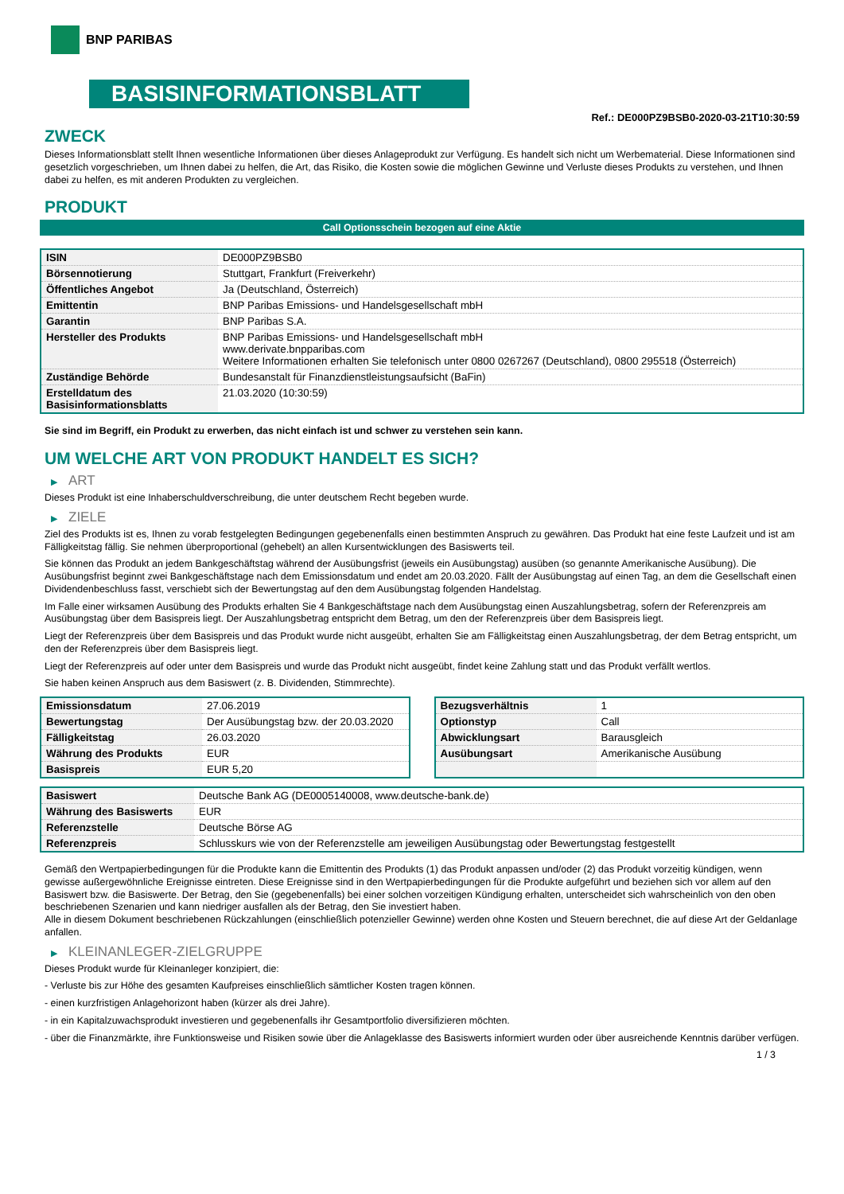BNP PARIBAS
BASISINFORMATIONSBLATT
Ref.: DE000PZ9BSB0-2020-03-21T10:30:59
ZWECK
Dieses Informationsblatt stellt Ihnen wesentliche Informationen über dieses Anlageprodukt zur Verfügung. Es handelt sich nicht um Werbematerial. Diese Informationen sind gesetzlich vorgeschrieben, um Ihnen dabei zu helfen, die Art, das Risiko, die Kosten sowie die möglichen Gewinne und Verluste dieses Produkts zu verstehen, und Ihnen dabei zu helfen, es mit anderen Produkten zu vergleichen.
PRODUKT
Call Optionsschein bezogen auf eine Aktie
| ISIN | DE000PZ9BSB0 |
| Börsennotierung | Stuttgart, Frankfurt (Freiverkehr) |
| Öffentliches Angebot | Ja (Deutschland, Österreich) |
| Emittentin | BNP Paribas Emissions- und Handelsgesellschaft mbH |
| Garantin | BNP Paribas S.A. |
| Hersteller des Produkts | BNP Paribas Emissions- und Handelsgesellschaft mbH www.derivate.bnpparibas.com Weitere Informationen erhalten Sie telefonisch unter 0800 0267267 (Deutschland), 0800 295518 (Österreich) |
| Zuständige Behörde | Bundesanstalt für Finanzdienstleistungsaufsicht (BaFin) |
| Erstelldatum des Basisinformationsblatts | 21.03.2020 (10:30:59) |
Sie sind im Begriff, ein Produkt zu erwerben, das nicht einfach ist und schwer zu verstehen sein kann.
UM WELCHE ART VON PRODUKT HANDELT ES SICH?
▶ ART
Dieses Produkt ist eine Inhaberschuldverschreibung, die unter deutschem Recht begeben wurde.
▶ ZIELE
Ziel des Produkts ist es, Ihnen zu vorab festgelegten Bedingungen gegebenenfalls einen bestimmten Anspruch zu gewähren. Das Produkt hat eine feste Laufzeit und ist am Fälligkeitstag fällig. Sie nehmen überproportional (gehebelt) an allen Kursentwicklungen des Basiswerts teil.
Sie können das Produkt an jedem Bankgeschäftstag während der Ausübungsfrist (jeweils ein Ausübungstag) ausüben (so genannte Amerikanische Ausübung). Die Ausübungsfrist beginnt zwei Bankgeschäftstage nach dem Emissionsdatum und endet am 20.03.2020. Fällt der Ausübungstag auf einen Tag, an dem die Gesellschaft einen Dividendenbeschluss fasst, verschiebt sich der Bewertungstag auf den dem Ausübungstag folgenden Handelstag.
Im Falle einer wirksamen Ausübung des Produkts erhalten Sie 4 Bankgeschäftstage nach dem Ausübungstag einen Auszahlungsbetrag, sofern der Referenzpreis am Ausübungstag über dem Basispreis liegt. Der Auszahlungsbetrag entspricht dem Betrag, um den der Referenzpreis über dem Basispreis liegt.
Liegt der Referenzpreis über dem Basispreis und das Produkt wurde nicht ausgeübt, erhalten Sie am Fälligkeitstag einen Auszahlungsbetrag, der dem Betrag entspricht, um den der Referenzpreis über dem Basispreis liegt.
Liegt der Referenzpreis auf oder unter dem Basispreis und wurde das Produkt nicht ausgeübt, findet keine Zahlung statt und das Produkt verfällt wertlos.
Sie haben keinen Anspruch aus dem Basiswert (z. B. Dividenden, Stimmrechte).
| Emissionsdatum | 27.06.2019 |
| Bewertungstag | Der Ausübungstag bzw. der 20.03.2020 |
| Fälligkeitstag | 26.03.2020 |
| Währung des Produkts | EUR |
| Basispreis | EUR 5,20 |
| Bezugsverhältnis | 1 |
| Optionstyp | Call |
| Abwicklungsart | Barausgleich |
| Ausübungsart | Amerikanische Ausübung |
| Basiswert | Deutsche Bank AG (DE0005140008, www.deutsche-bank.de) |
| Währung des Basiswerts | EUR |
| Referenzstelle | Deutsche Börse AG |
| Referenzpreis | Schlusskurs wie von der Referenzstelle am jeweiligen Ausübungstag oder Bewertungstag festgestellt |
Gemäß den Wertpapierbedingungen für die Produkte kann die Emittentin des Produkts (1) das Produkt anpassen und/oder (2) das Produkt vorzeitig kündigen, wenn gewisse außergewöhnliche Ereignisse eintreten. Diese Ereignisse sind in den Wertpapierbedingungen für die Produkte aufgeführt und beziehen sich vor allem auf den Basiswert bzw. die Basiswerte. Der Betrag, den Sie (gegebenenfalls) bei einer solchen vorzeitigen Kündigung erhalten, unterscheidet sich wahrscheinlich von den oben beschriebenen Szenarien und kann niedriger ausfallen als der Betrag, den Sie investiert haben.
Alle in diesem Dokument beschriebenen Rückzahlungen (einschließlich potenzieller Gewinne) werden ohne Kosten und Steuern berechnet, die auf diese Art der Geldanlage anfallen.
▶ KLEINANLEGER-ZIELGRUPPE
Dieses Produkt wurde für Kleinanleger konzipiert, die:
- Verluste bis zur Höhe des gesamten Kaufpreises einschließlich sämtlicher Kosten tragen können.
- einen kurzfristigen Anlagehorizont haben (kürzer als drei Jahre).
- in ein Kapitalzuwachsprodukt investieren und gegebenenfalls ihr Gesamtportfolio diversifizieren möchten.
- über die Finanzmärkte, ihre Funktionsweise und Risiken sowie über die Anlageklasse des Basiswerts informiert wurden oder über ausreichende Kenntnis darüber verfügen.
1 / 3